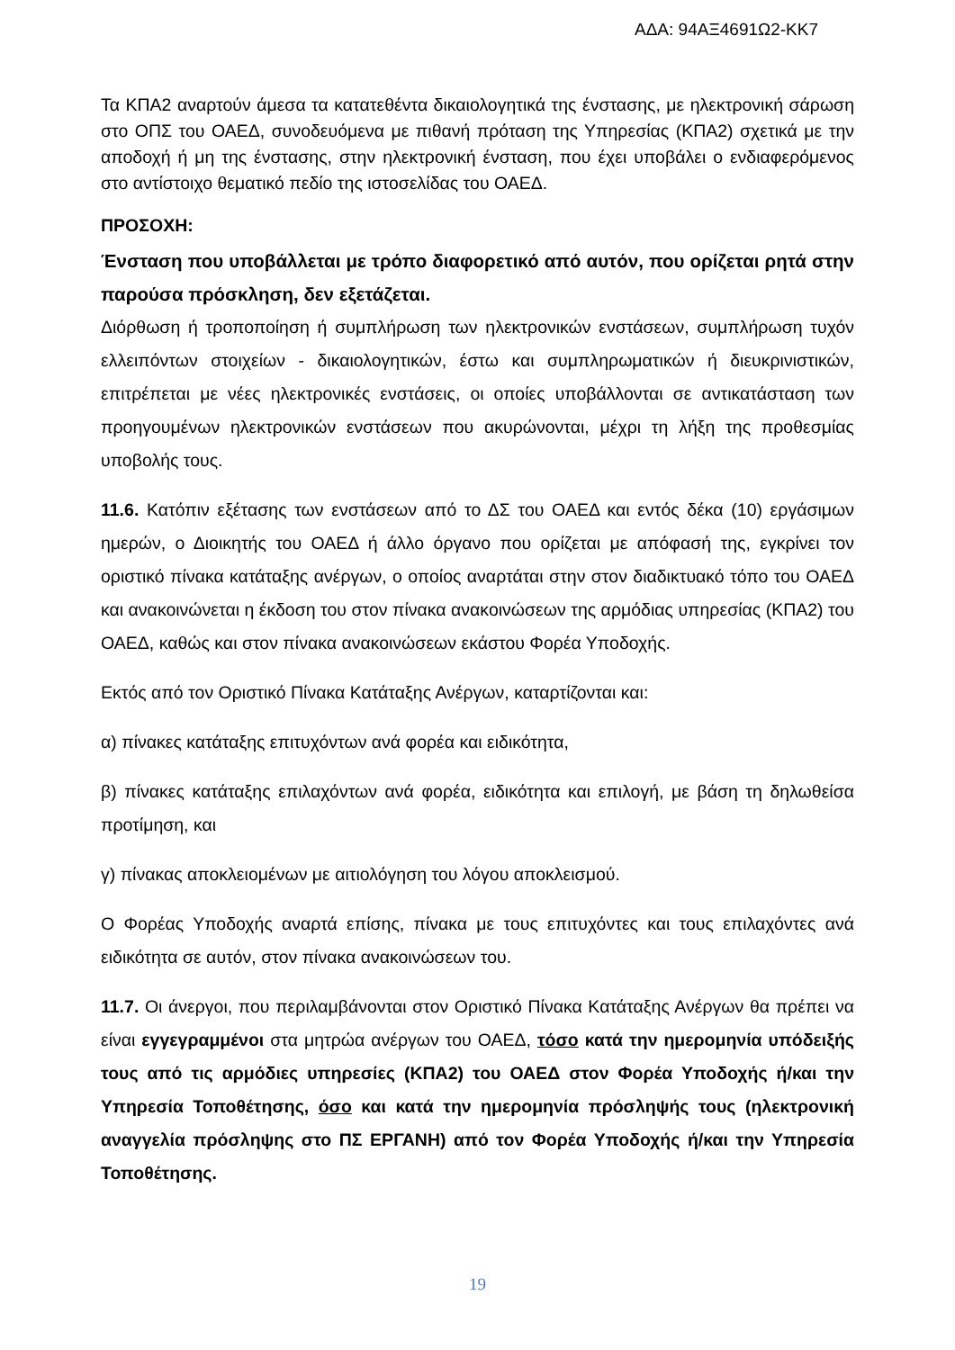ΑΔΑ: 94ΑΞ4691Ω2-ΚΚ7
Τα ΚΠΑ2 αναρτούν άμεσα τα κατατεθέντα δικαιολογητικά της ένστασης, με ηλεκτρονική σάρωση στο ΟΠΣ του ΟΑΕΔ, συνοδευόμενα με πιθανή πρόταση της Υπηρεσίας (ΚΠΑ2) σχετικά με την αποδοχή ή μη της ένστασης, στην ηλεκτρονική ένσταση, που έχει υποβάλει ο ενδιαφερόμενος στο αντίστοιχο θεματικό πεδίο της ιστοσελίδας του ΟΑΕΔ.
ΠΡΟΣΟΧΗ:
Ένσταση που υποβάλλεται με τρόπο διαφορετικό από αυτόν, που ορίζεται ρητά στην παρούσα πρόσκληση, δεν εξετάζεται.
Διόρθωση ή τροποποίηση ή συμπλήρωση των ηλεκτρονικών ενστάσεων, συμπλήρωση τυχόν ελλειπόντων στοιχείων - δικαιολογητικών, έστω και συμπληρωματικών ή διευκρινιστικών, επιτρέπεται με νέες ηλεκτρονικές ενστάσεις, οι οποίες υποβάλλονται σε αντικατάσταση των προηγουμένων ηλεκτρονικών ενστάσεων που ακυρώνονται, μέχρι τη λήξη της προθεσμίας υποβολής τους.
11.6. Κατόπιν εξέτασης των ενστάσεων από το ΔΣ του ΟΑΕΔ και εντός δέκα (10) εργάσιμων ημερών, ο Διοικητής του ΟΑΕΔ ή άλλο όργανο που ορίζεται με απόφασή της, εγκρίνει τον οριστικό πίνακα κατάταξης ανέργων, ο οποίος αναρτάται στην στον διαδικτυακό τόπο του ΟΑΕΔ και ανακοινώνεται η έκδοση του στον πίνακα ανακοινώσεων της αρμόδιας υπηρεσίας (ΚΠΑ2) του ΟΑΕΔ, καθώς και στον πίνακα ανακοινώσεων εκάστου Φορέα Υποδοχής.
Εκτός από τον Οριστικό Πίνακα Κατάταξης Ανέργων, καταρτίζονται και:
α) πίνακες κατάταξης επιτυχόντων ανά φορέα και ειδικότητα,
β) πίνακες κατάταξης επιλαχόντων ανά φορέα, ειδικότητα και επιλογή, με βάση τη δηλωθείσα προτίμηση, και
γ) πίνακας αποκλειομένων με αιτιολόγηση του λόγου αποκλεισμού.
Ο Φορέας Υποδοχής αναρτά επίσης, πίνακα με τους επιτυχόντες και τους επιλαχόντες ανά ειδικότητα σε αυτόν, στον πίνακα ανακοινώσεων του.
11.7. Οι άνεργοι, που περιλαμβάνονται στον Οριστικό Πίνακα Κατάταξης Ανέργων θα πρέπει να είναι εγγεγραμμένοι στα μητρώα ανέργων του ΟΑΕΔ, τόσο κατά την ημερομηνία υπόδειξής τους από τις αρμόδιες υπηρεσίες (ΚΠΑ2) του ΟΑΕΔ στον Φορέα Υποδοχής ή/και την Υπηρεσία Τοποθέτησης, όσο και κατά την ημερομηνία πρόσληψής τους (ηλεκτρονική αναγγελία πρόσληψης στο ΠΣ ΕΡΓΑΝΗ) από τον Φορέα Υποδοχής ή/και την Υπηρεσία Τοποθέτησης.
19